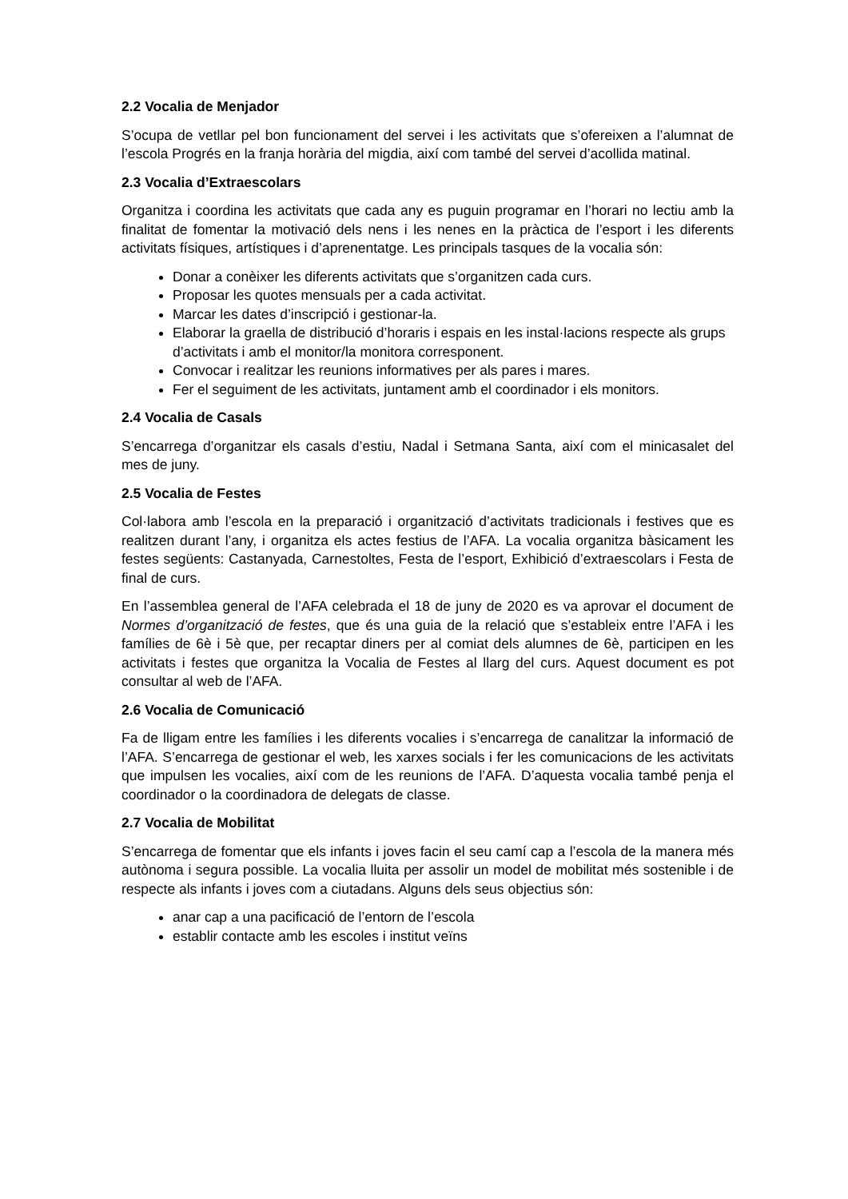2.2 Vocalia de Menjador
S’ocupa de vetllar pel bon funcionament del servei i les activitats que s’ofereixen a l’alumnat de l’escola Progrés en la franja horària del migdia, així com també del servei d’acollida matinal.
2.3 Vocalia d’Extraescolars
Organitza i coordina les activitats que cada any es puguin programar en l’horari no lectiu amb la finalitat de fomentar la motivació dels nens i les nenes en la pràctica de l’esport i les diferents activitats físiques, artístiques i d’aprenentatge. Les principals tasques de la vocalia són:
Donar a conèixer les diferents activitats que s’organitzen cada curs.
Proposar les quotes mensuals per a cada activitat.
Marcar les dates d’inscripció i gestionar-la.
Elaborar la graella de distribució d’horaris i espais en les instal·lacions respecte als grups d’activitats i amb el monitor/la monitora corresponent.
Convocar i realitzar les reunions informatives per als pares i mares.
Fer el seguiment de les activitats, juntament amb el coordinador i els monitors.
2.4 Vocalia de Casals
S’encarrega d’organitzar els casals d’estiu, Nadal i Setmana Santa, així com el minicasalet del mes de juny.
2.5 Vocalia de Festes
Col·labora amb l’escola en la preparació i organització d’activitats tradicionals i festives que es realitzen durant l’any, i organitza els actes festius de l’AFA. La vocalia organitza bàsicament les festes següents: Castanyada, Carnestoltes, Festa de l’esport, Exhibició d’extraescolars i Festa de final de curs.
En l’assemblea general de l’AFA celebrada el 18 de juny de 2020 es va aprovar el document de Normes d’organització de festes, que és una guia de la relació que s’estableix entre l’AFA i les famílies de 6è i 5è que, per recaptar diners per al comiat dels alumnes de 6è, participen en les activitats i festes que organitza la Vocalia de Festes al llarg del curs. Aquest document es pot consultar al web de l’AFA.
2.6 Vocalia de Comunicació
Fa de lligam entre les famílies i les diferents vocalies i s’encarrega de canalitzar la informació de l’AFA. S’encarrega de gestionar el web, les xarxes socials i fer les comunicacions de les activitats que impulsen les vocalies, així com de les reunions de l’AFA. D’aquesta vocalia també penja el coordinador o la coordinadora de delegats de classe.
2.7 Vocalia de Mobilitat
S’encarrega de fomentar que els infants i joves facin el seu camí cap a l’escola de la manera més autònoma i segura possible. La vocalia lluita per assolir un model de mobilitat més sostenible i de respecte als infants i joves com a ciutadans. Alguns dels seus objectius són:
anar cap a una pacificació de l’entorn de l’escola
establir contacte amb les escoles i institut veïns